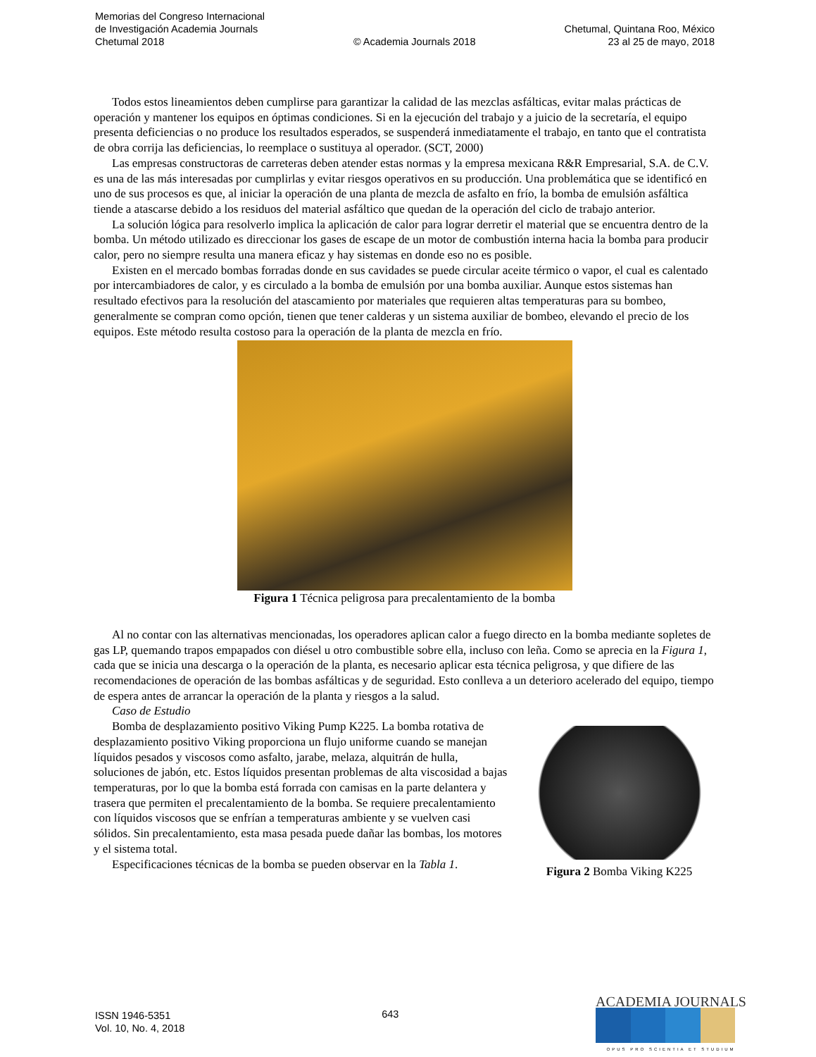Memorias del Congreso Internacional
de Investigación Academia Journals
Chetumal 2018
© Academia Journals 2018
Chetumal, Quintana Roo, México
23 al 25 de mayo, 2018
Todos estos lineamientos deben cumplirse para garantizar la calidad de las mezclas asfálticas, evitar malas prácticas de operación y mantener los equipos en óptimas condiciones. Si en la ejecución del trabajo y a juicio de la secretaría, el equipo presenta deficiencias o no produce los resultados esperados, se suspenderá inmediatamente el trabajo, en tanto que el contratista de obra corrija las deficiencias, lo reemplace o sustituya al operador. (SCT, 2000)
Las empresas constructoras de carreteras deben atender estas normas y la empresa mexicana R&R Empresarial, S.A. de C.V. es una de las más interesadas por cumplirlas y evitar riesgos operativos en su producción. Una problemática que se identificó en uno de sus procesos es que, al iniciar la operación de una planta de mezcla de asfalto en frío, la bomba de emulsión asfáltica tiende a atascarse debido a los residuos del material asfáltico que quedan de la operación del ciclo de trabajo anterior.
La solución lógica para resolverlo implica la aplicación de calor para lograr derretir el material que se encuentra dentro de la bomba. Un método utilizado es direccionar los gases de escape de un motor de combustión interna hacia la bomba para producir calor, pero no siempre resulta una manera eficaz y hay sistemas en donde eso no es posible.
Existen en el mercado bombas forradas donde en sus cavidades se puede circular aceite térmico o vapor, el cual es calentado por intercambiadores de calor, y es circulado a la bomba de emulsión por una bomba auxiliar. Aunque estos sistemas han resultado efectivos para la resolución del atascamiento por materiales que requieren altas temperaturas para su bombeo, generalmente se compran como opción, tienen que tener calderas y un sistema auxiliar de bombeo, elevando el precio de los equipos. Este método resulta costoso para la operación de la planta de mezcla en frío.
Figura 1 Técnica peligrosa para precalentamiento de la bomba
Al no contar con las alternativas mencionadas, los operadores aplican calor a fuego directo en la bomba mediante sopletes de gas LP, quemando trapos empapados con diésel u otro combustible sobre ella, incluso con leña. Como se aprecia en la Figura 1, cada que se inicia una descarga o la operación de la planta, es necesario aplicar esta técnica peligrosa, y que difiere de las recomendaciones de operación de las bombas asfálticas y de seguridad. Esto conlleva a un deterioro acelerado del equipo, tiempo de espera antes de arrancar la operación de la planta y riesgos a la salud.
Caso de Estudio
Bomba de desplazamiento positivo Viking Pump K225. La bomba rotativa de desplazamiento positivo Viking proporciona un flujo uniforme cuando se manejan líquidos pesados y viscosos como asfalto, jarabe, melaza, alquitrán de hulla, soluciones de jabón, etc. Estos líquidos presentan problemas de alta viscosidad a bajas temperaturas, por lo que la bomba está forrada con camisas en la parte delantera y trasera que permiten el precalentamiento de la bomba. Se requiere precalentamiento con líquidos viscosos que se enfrían a temperaturas ambiente y se vuelven casi sólidos. Sin precalentamiento, esta masa pesada puede dañar las bombas, los motores y el sistema total.
Especificaciones técnicas de la bomba se pueden observar en la Tabla 1.
Figura 2 Bomba Viking K225
ISSN 1946-5351
Vol. 10, No. 4, 2018
643
ACADEMIA JOURNALS
OPUS PRO SCIENTIA ET STUDIUM